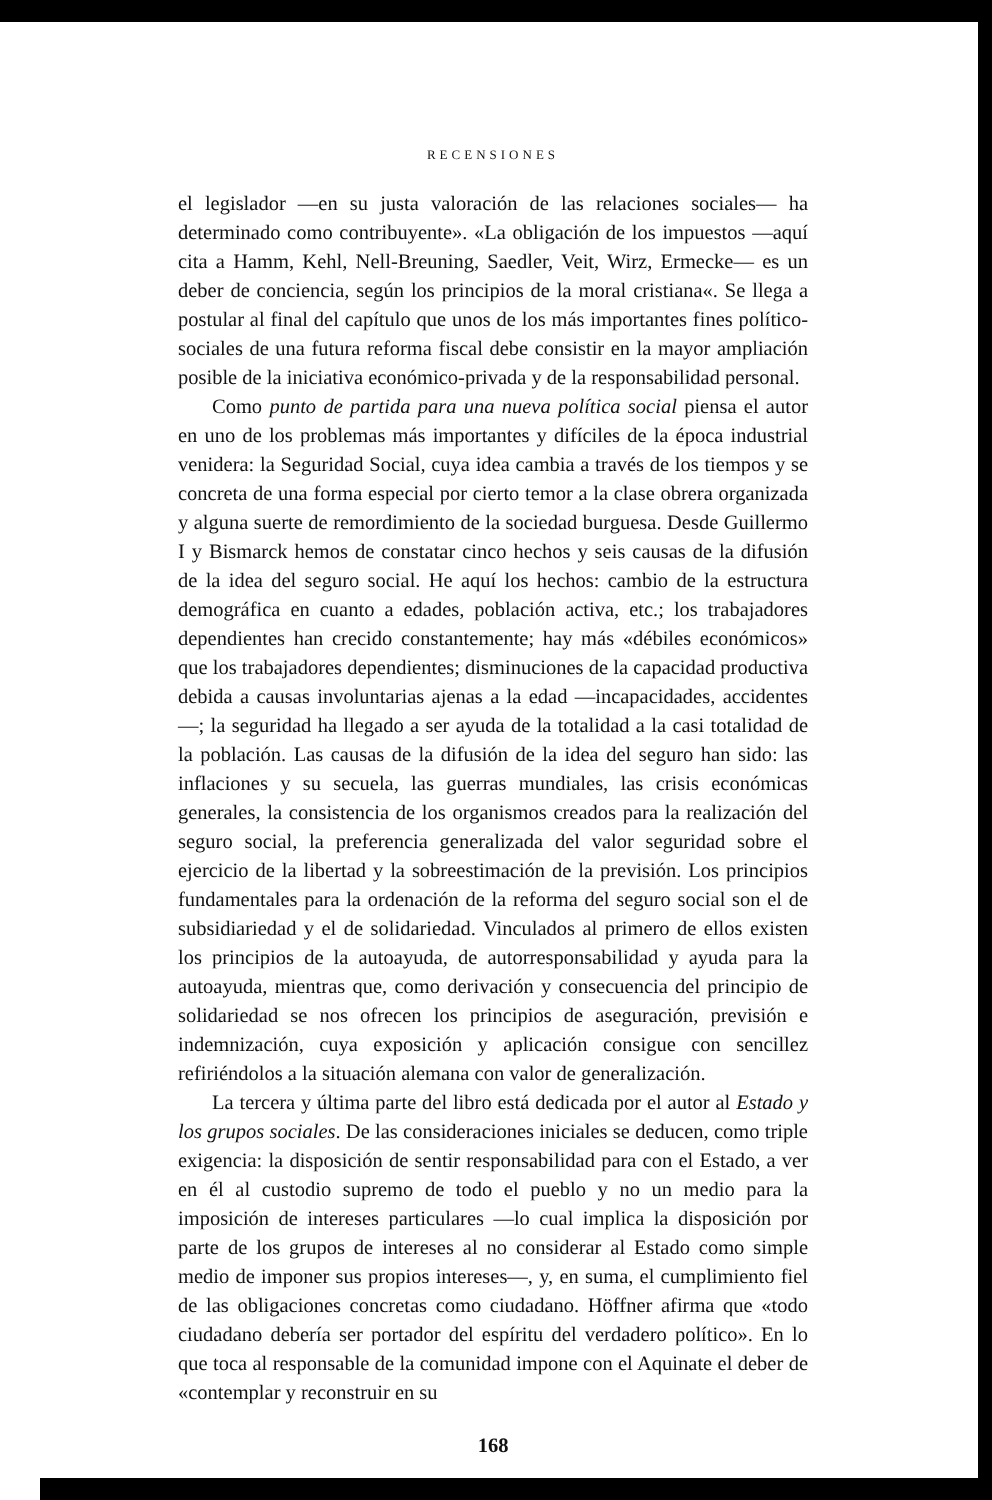RECENSIONES
el legislador —en su justa valoración de las relaciones sociales— ha determinado como contribuyente». «La obligación de los impuestos —aquí cita a Hamm, Kehl, Nell-Breuning, Saedler, Veit, Wirz, Ermecke— es un deber de conciencia, según los principios de la moral cristiana«. Se llega a postular al final del capítulo que unos de los más importantes fines político-sociales de una futura reforma fiscal debe consistir en la mayor ampliación posible de la iniciativa económico-privada y de la responsabilidad personal.
Como punto de partida para una nueva política social piensa el autor en uno de los problemas más importantes y difíciles de la época industrial venidera: la Seguridad Social, cuya idea cambia a través de los tiempos y se concreta de una forma especial por cierto temor a la clase obrera organizada y alguna suerte de remordimiento de la sociedad burguesa. Desde Guillermo I y Bismarck hemos de constatar cinco hechos y seis causas de la difusión de la idea del seguro social. He aquí los hechos: cambio de la estructura demográfica en cuanto a edades, población activa, etc.; los trabajadores dependientes han crecido constantemente; hay más «débiles económicos» que los trabajadores dependientes; disminuciones de la capacidad productiva debida a causas involuntarias ajenas a la edad —incapacidades, accidentes—; la seguridad ha llegado a ser ayuda de la totalidad a la casi totalidad de la población. Las causas de la difusión de la idea del seguro han sido: las inflaciones y su secuela, las guerras mundiales, las crisis económicas generales, la consistencia de los organismos creados para la realización del seguro social, la preferencia generalizada del valor seguridad sobre el ejercicio de la libertad y la sobreestimación de la previsión. Los principios fundamentales para la ordenación de la reforma del seguro social son el de subsidiariedad y el de solidariedad. Vinculados al primero de ellos existen los principios de la autoayuda, de autorresponsabilidad y ayuda para la autoayuda, mientras que, como derivación y consecuencia del principio de solidariedad se nos ofrecen los principios de aseguración, previsión e indemnización, cuya exposición y aplicación consigue con sencillez refiriéndolos a la situación alemana con valor de generalización.
La tercera y última parte del libro está dedicada por el autor al Estado y los grupos sociales. De las consideraciones iniciales se deducen, como triple exigencia: la disposición de sentir responsabilidad para con el Estado, a ver en él al custodio supremo de todo el pueblo y no un medio para la imposición de intereses particulares —lo cual implica la disposición por parte de los grupos de intereses al no considerar al Estado como simple medio de imponer sus propios intereses—, y, en suma, el cumplimiento fiel de las obligaciones concretas como ciudadano. Höffner afirma que «todo ciudadano debería ser portador del espíritu del verdadero político». En lo que toca al responsable de la comunidad impone con el Aquinate el deber de «contemplar y reconstruir en su
168